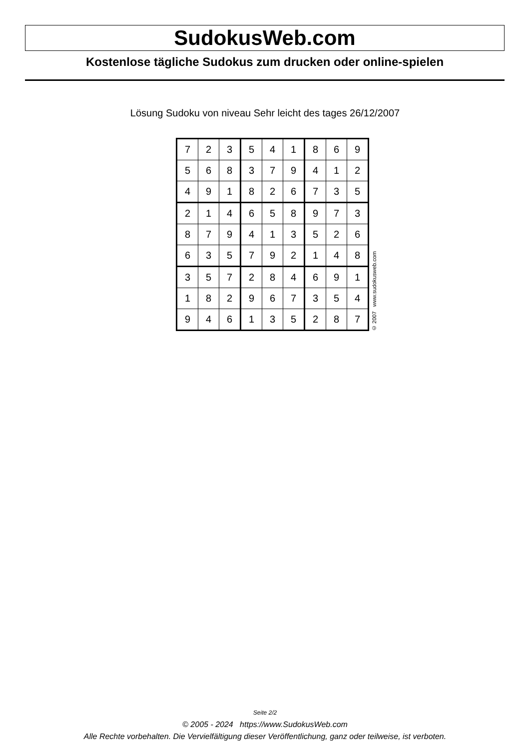SudokusWeb.com
Kostenlose tägliche Sudokus zum drucken oder online-spielen
Lösung Sudoku von niveau Sehr leicht des tages 26/12/2007
| 7 | 2 | 3 | 5 | 4 | 1 | 8 | 6 | 9 |
| 5 | 6 | 8 | 3 | 7 | 9 | 4 | 1 | 2 |
| 4 | 9 | 1 | 8 | 2 | 6 | 7 | 3 | 5 |
| 2 | 1 | 4 | 6 | 5 | 8 | 9 | 7 | 3 |
| 8 | 7 | 9 | 4 | 1 | 3 | 5 | 2 | 6 |
| 6 | 3 | 5 | 7 | 9 | 2 | 1 | 4 | 8 |
| 3 | 5 | 7 | 2 | 8 | 4 | 6 | 9 | 1 |
| 1 | 8 | 2 | 9 | 6 | 7 | 3 | 5 | 4 |
| 9 | 4 | 6 | 1 | 3 | 5 | 2 | 8 | 7 |
© 2007 www.sudokusweb.com
Seite 2/2
© 2005 - 2024 https://www.SudokusWeb.com
Alle Rechte vorbehalten. Die Vervielfältigung dieser Veröffentlichung, ganz oder teilweise, ist verboten.